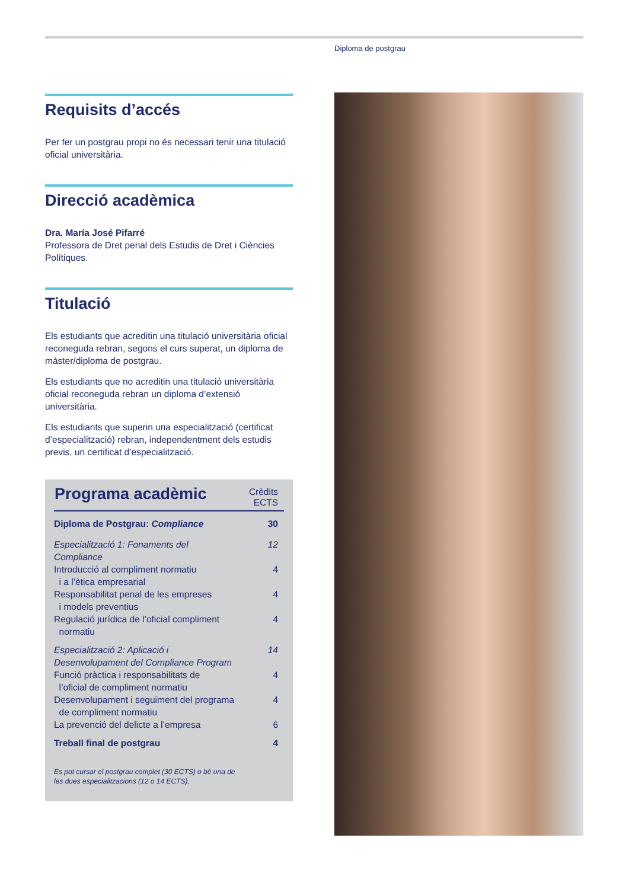Diploma de postgrau
Requisits d’accés
Per fer un postgrau propi no és necessari tenir una titulació oficial universitària.
Direcció acadèmica
Dra. María José Pifarré
Professora de Dret penal dels Estudis de Dret i Ciències Polítiques.
Titulació
Els estudiants que acreditin una titulació universitària oficial reconeguda rebran, segons el curs superat, un diploma de màster/diploma de postgrau.
Els estudiants que no acreditin una titulació universitària oficial reconeguda rebran un diploma d’extensió universitària.
Els estudiants que superin una especialització (certificat d’especialització) rebran, independentment dels estudis previs, un certificat d’especialització.
| Programa acadèmic | Crèdits ECTS |
| --- | --- |
| Diploma de Postgrau: Compliance | 30 |
| Especialització 1: Fonaments del Compliance | 12 |
| Introducció al compliment normatiu i a l’ètica empresarial | 4 |
| Responsabilitat penal de les empreses i models preventius | 4 |
| Regulació jurídica de l’oficial compliment normatiu | 4 |
| Especialització 2: Aplicació i Desenvolupament del Compliance Program | 14 |
| Funció pràctica i responsabilitats de l’oficial de compliment normatiu | 4 |
| Desenvolupament i seguiment del programa de compliment normatiu | 4 |
| La prevenció del delicte a l’empresa | 6 |
| Treball final de postgrau | 4 |
Es pot cursar el postgrau complet (30 ECTS) o bé una de
les dues especialitzacions (12 o 14 ECTS).